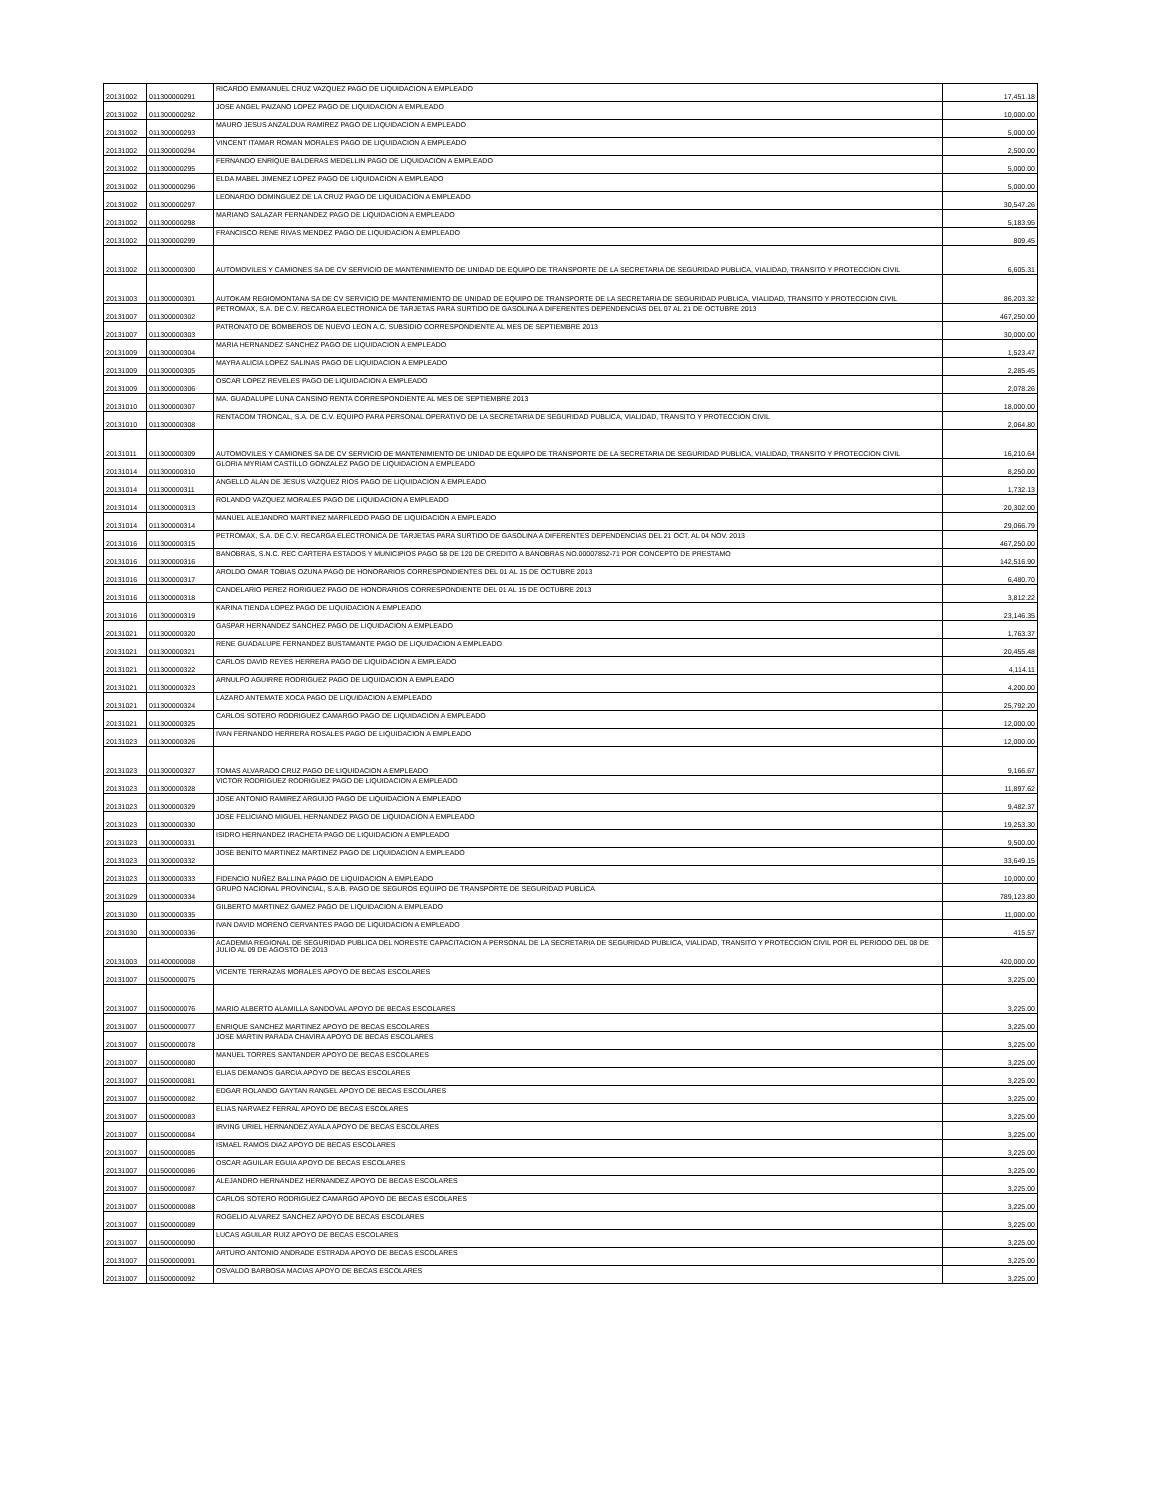| 20131002 | 011300000291 | RICARDO EMMANUEL CRUZ VAZQUEZ PAGO DE LIQUIDACION A EMPLEADO | 17,451.18 |
| 20131002 | 011300000292 | JOSE ANGEL PAIZANO LOPEZ PAGO DE LIQUIDACION A EMPLEADO | 10,000.00 |
| 20131002 | 011300000293 | MAURO JESUS ANZALDUA RAMIREZ PAGO DE LIQUIDACION A EMPLEADO | 5,000.00 |
| 20131002 | 011300000294 | VINCENT ITAMAR ROMAN MORALES PAGO DE LIQUIDACION A EMPLEADO | 2,500.00 |
| 20131002 | 011300000295 | FERNANDO ENRIQUE BALDERAS MEDELLIN PAGO DE LIQUIDACION A EMPLEADO | 5,000.00 |
| 20131002 | 011300000296 | ELDA MABEL JIMENEZ LOPEZ PAGO DE LIQUIDACION A EMPLEADO | 5,000.00 |
| 20131002 | 011300000297 | LEONARDO DOMINGUEZ DE LA CRUZ PAGO DE LIQUIDACION A EMPLEADO | 30,547.26 |
| 20131002 | 011300000298 | MARIANO SALAZAR FERNANDEZ PAGO DE LIQUIDACION A EMPLEADO | 5,183.95 |
| 20131002 | 011300000299 | FRANCISCO RENE RIVAS MENDEZ PAGO DE LIQUIDACION A EMPLEADO | 809.45 |
| 20131002 | 011300000300 | AUTOMOVILES Y CAMIONES SA DE CV SERVICIO DE MANTENIMIENTO DE UNIDAD DE EQUIPO DE TRANSPORTE DE LA SECRETARIA DE SEGURIDAD PUBLICA, VIALIDAD, TRANSITO Y PROTECCION CIVIL | 6,605.31 |
| 20131003 | 011300000301 | AUTOKAM REGIOMONTANA SA DE CV SERVICIO DE MANTENIMIENTO DE UNIDAD DE EQUIPO DE TRANSPORTE DE LA SECRETARIA DE SEGURIDAD PUBLICA, VIALIDAD, TRANSITO Y PROTECCION CIVIL | 86,203.32 |
| 20131007 | 011300000302 | PETROMAX, S.A. DE C.V. RECARGA ELECTRONICA DE TARJETAS PARA SURTIDO DE GASOLINA A DIFERENTES DEPENDENCIAS DEL 07 AL 21 DE OCTUBRE 2013 | 467,250.00 |
| 20131007 | 011300000303 | PATRONATO DE BOMBEROS DE NUEVO LEON A.C. SUBSIDIO CORRESPONDIENTE AL MES DE SEPTIEMBRE 2013 | 30,000.00 |
| 20131009 | 011300000304 | MARIA HERNANDEZ SANCHEZ PAGO DE LIQUIDACION A EMPLEADO | 1,523.47 |
| 20131009 | 011300000305 | MAYRA ALICIA LOPEZ SALINAS PAGO DE LIQUIDACION A EMPLEADO | 2,285.45 |
| 20131009 | 011300000306 | OSCAR LOPEZ REVELES PAGO DE LIQUIDACION A EMPLEADO | 2,078.26 |
| 20131010 | 011300000307 | MA. GUADALUPE LUNA CANSINO RENTA CORRESPONDIENTE AL MES DE SEPTIEMBRE 2013 | 18,000.00 |
| 20131010 | 011300000308 | RENTACOM TRONCAL, S.A. DE C.V. EQUIPO PARA PERSONAL OPERATIVO DE LA SECRETARIA DE SEGURIDAD PUBLICA, VIALIDAD, TRANSITO Y PROTECCION CIVIL | 2,064.80 |
| 20131011 | 011300000309 | AUTOMOVILES Y CAMIONES SA DE CV SERVICIO DE MANTENIMIENTO DE UNIDAD DE EQUIPO DE TRANSPORTE DE LA SECRETARIA DE SEGURIDAD PUBLICA, VIALIDAD, TRANSITO Y PROTECCION CIVIL | 16,210.64 |
| 20131014 | 011300000310 | GLORIA MYRIAM CASTILLO GONZALEZ PAGO DE LIQUIDACION A EMPLEADO | 8,250.00 |
| 20131014 | 011300000311 | ANGELLO ALAN DE JESUS VAZQUEZ RIOS PAGO DE LIQUIDACION A EMPLEADO | 1,732.13 |
| 20131014 | 011300000313 | ROLANDO VAZQUEZ MORALES PAGO DE LIQUIDACION A EMPLEADO | 20,302.00 |
| 20131014 | 011300000314 | MANUEL ALEJANDRO MARTINEZ MARFILEDO PAGO DE LIQUIDACION A EMPLEADO | 29,066.79 |
| 20131016 | 011300000315 | PETROMAX, S.A. DE C.V. RECARGA ELECTRONICA DE TARJETAS PARA SURTIDO DE GASOLINA A DIFERENTES DEPENDENCIAS DEL 21 OCT. AL 04 NOV. 2013 | 467,250.00 |
| 20131016 | 011300000316 | BANOBRAS, S.N.C. REC CARTERA ESTADOS Y MUNICIPIOS PAGO 58 DE 120 DE CREDITO A BANOBRAS NO.00007852-71 POR CONCEPTO DE PRESTAMO | 142,516.90 |
| 20131016 | 011300000317 | AROLDO OMAR TOBIAS OZUNA PAGO DE HONORARIOS CORRESPONDIENTES DEL 01 AL 15 DE OCTUBRE 2013 | 6,480.70 |
| 20131016 | 011300000318 | CANDELARIO PEREZ RORIGUEZ PAGO DE HONORARIOS CORRESPONDIENTE DEL 01 AL 15 DE OCTUBRE 2013 | 3,812.22 |
| 20131016 | 011300000319 | KARINA TIENDA LOPEZ PAGO DE LIQUIDACION A EMPLEADO | 23,146.35 |
| 20131021 | 011300000320 | GASPAR HERNANDEZ SANCHEZ PAGO DE LIQUIDACION A EMPLEADO | 1,763.37 |
| 20131021 | 011300000321 | RENE GUADALUPE FERNANDEZ BUSTAMANTE PAGO DE LIQUIDACION A EMPLEADO | 20,455.48 |
| 20131021 | 011300000322 | CARLOS DAVID REYES HERRERA PAGO DE LIQUIDACION A EMPLEADO | 4,114.11 |
| 20131021 | 011300000323 | ARNULFO AGUIRRE RODRIGUEZ PAGO DE LIQUIDACION A EMPLEADO | 4,200.00 |
| 20131021 | 011300000324 | LAZARO ANTEMATE XOCA PAGO DE LIQUIDACION A EMPLEADO | 25,792.20 |
| 20131021 | 011300000325 | CARLOS SOTERO RODRIGUEZ CAMARGO PAGO DE LIQUIDACION A EMPLEADO | 12,000.00 |
| 20131023 | 011300000326 | IVAN FERNANDO HERRERA ROSALES PAGO DE LIQUIDACION A EMPLEADO | 12,000.00 |
| 20131023 | 011300000327 | TOMAS ALVARADO CRUZ PAGO DE LIQUIDACION A EMPLEADO | 9,166.67 |
| 20131023 | 011300000328 | VICTOR RODRIGUEZ RODRIGUEZ PAGO DE LIQUIDACION A EMPLEADO | 11,897.62 |
| 20131023 | 011300000329 | JOSE ANTONIO RAMIREZ ARGUIJO PAGO DE LIQUIDACION A EMPLEADO | 9,482.37 |
| 20131023 | 011300000330 | JOSE FELICIANO MIGUEL HERNANDEZ PAGO DE LIQUIDACION A EMPLEADO | 19,253.30 |
| 20131023 | 011300000331 | ISIDRO HERNANDEZ IRACHETA PAGO DE LIQUIDACION A EMPLEADO | 9,500.00 |
| 20131023 | 011300000332 | JOSE BENITO MARTINEZ MARTINEZ PAGO DE LIQUIDACION A EMPLEADO | 33,649.15 |
| 20131023 | 011300000333 | FIDENCIO NUÑEZ BALLINA PAGO DE LIQUIDACION A EMPLEADO | 10,000.00 |
| 20131029 | 011300000334 | GRUPO NACIONAL PROVINCIAL, S.A.B. PAGO DE SEGUROS EQUIPO DE TRANSPORTE DE SEGURIDAD PUBLICA | 789,123.80 |
| 20131030 | 011300000335 | GILBERTO MARTINEZ GAMEZ PAGO DE LIQUIDACION A EMPLEADO | 11,000.00 |
| 20131030 | 011300000336 | IVAN DAVID MORENO CERVANTES PAGO DE LIQUIDACION A EMPLEADO | 415.57 |
| 20131003 | 011400000008 | ACADEMIA REGIONAL DE SEGURIDAD PUBLICA DEL NORESTE CAPACITACION A PERSONAL DE LA SECRETARIA DE SEGURIDAD PUBLICA, VIALIDAD, TRANSITO Y PROTECCION CIVIL POR EL PERIODO DEL 08 DE JULIO AL 09 DE AGOSTO DE 2013 | 420,000.00 |
| 20131007 | 011500000075 | VICENTE TERRAZAS MORALES APOYO DE BECAS ESCOLARES | 3,225.00 |
| 20131007 | 011500000076 | MARIO ALBERTO ALAMILLA SANDOVAL APOYO DE BECAS ESCOLARES | 3,225.00 |
| 20131007 | 011500000077 | ENRIQUE SANCHEZ MARTINEZ APOYO DE BECAS ESCOLARES | 3,225.00 |
| 20131007 | 011500000078 | JOSE MARTIN PARADA CHAVIRA APOYO DE BECAS ESCOLARES | 3,225.00 |
| 20131007 | 011500000080 | MANUEL TORRES SANTANDER APOYO DE BECAS ESCOLARES | 3,225.00 |
| 20131007 | 011500000081 | ELIAS DEMANOS GARCIA APOYO DE BECAS ESCOLARES | 3,225.00 |
| 20131007 | 011500000082 | EDGAR ROLANDO GAYTAN RANGEL APOYO DE BECAS ESCOLARES | 3,225.00 |
| 20131007 | 011500000083 | ELIAS NARVAEZ FERRAL APOYO DE BECAS ESCOLARES | 3,225.00 |
| 20131007 | 011500000084 | IRVING URIEL HERNANDEZ AYALA APOYO DE BECAS ESCOLARES | 3,225.00 |
| 20131007 | 011500000085 | ISMAEL RAMOS DIAZ APOYO DE BECAS ESCOLARES | 3,225.00 |
| 20131007 | 011500000086 | OSCAR AGUILAR EGUIA APOYO DE BECAS ESCOLARES | 3,225.00 |
| 20131007 | 011500000087 | ALEJANDRO HERNANDEZ HERNANDEZ APOYO DE BECAS ESCOLARES | 3,225.00 |
| 20131007 | 011500000088 | CARLOS SOTERO RODRIGUEZ CAMARGO APOYO DE BECAS ESCOLARES | 3,225.00 |
| 20131007 | 011500000089 | ROGELIO ALVAREZ SANCHEZ APOYO DE BECAS ESCOLARES | 3,225.00 |
| 20131007 | 011500000090 | LUCAS AGUILAR RUIZ APOYO DE BECAS ESCOLARES | 3,225.00 |
| 20131007 | 011500000091 | ARTURO ANTONIO ANDRADE ESTRADA APOYO DE BECAS ESCOLARES | 3,225.00 |
| 20131007 | 011500000092 | OSVALDO BARBOSA MACIAS APOYO DE BECAS ESCOLARES | 3,225.00 |